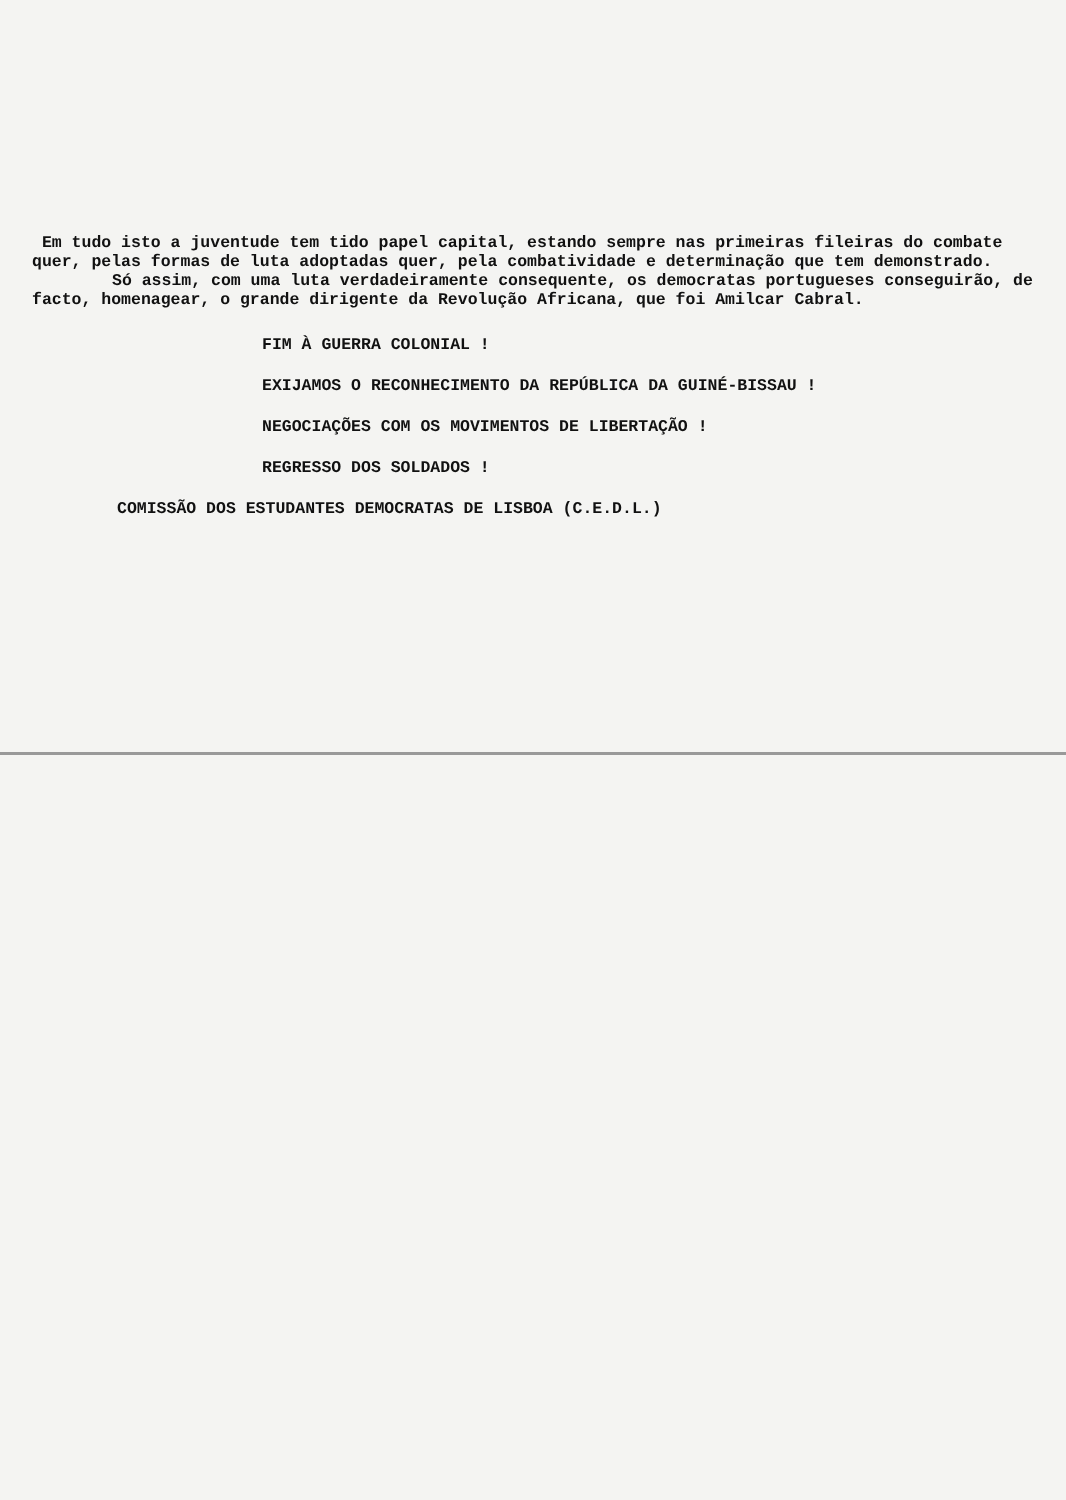Em tudo isto a juventude tem tido papel capital, estando sempre nas primeiras fileiras do combate quer, pelas formas de luta adoptadas quer, pela combatividade e determinação que tem demonstrado.
Só assim, com uma luta verdadeiramente consequente, os democratas portugueses conseguirão, de facto, homenagear, o grande dirigente da Revolução Africana, que foi Amilcar Cabral.
FIM À GUERRA COLONIAL !
EXIJAMOS O RECONHECIMENTO DA REPÚBLICA DA GUINÉ-BISSAU !
NEGOCIAÇÕES COM OS MOVIMENTOS DE LIBERTAÇÃO !
REGRESSO DOS SOLDADOS !
COMISSÃO DOS ESTUDANTES DEMOCRATAS DE LISBOA (C.E.D.L.)